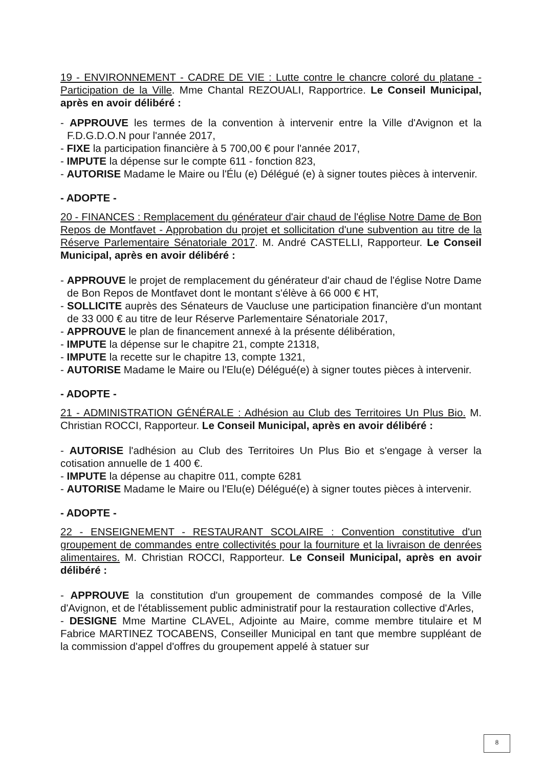19 - ENVIRONNEMENT - CADRE DE VIE : Lutte contre le chancre coloré du platane - Participation de la Ville. Mme Chantal REZOUALI, Rapportrice. Le Conseil Municipal, après en avoir délibéré :
- APPROUVE les termes de la convention à intervenir entre la Ville d'Avignon et la F.D.G.D.O.N pour l'année 2017,
- FIXE la participation financière à 5 700,00 € pour l'année 2017,
- IMPUTE la dépense sur le compte 611 - fonction 823,
- AUTORISE Madame le Maire ou l'Élu (e) Délégué (e) à signer toutes pièces à intervenir.
- ADOPTE -
20 - FINANCES : Remplacement du générateur d'air chaud de l'église Notre Dame de Bon Repos de Montfavet - Approbation du projet et sollicitation d'une subvention au titre de la Réserve Parlementaire Sénatoriale 2017. M. André CASTELLI, Rapporteur. Le Conseil Municipal, après en avoir délibéré :
- APPROUVE le projet de remplacement du générateur d'air chaud de l'église Notre Dame de Bon Repos de Montfavet dont le montant s'élève à 66 000 € HT,
- SOLLICITE auprès des Sénateurs de Vaucluse une participation financière d'un montant de 33 000 € au titre de leur Réserve Parlementaire Sénatoriale 2017,
- APPROUVE le plan de financement annexé à la présente délibération,
- IMPUTE la dépense sur le chapitre 21, compte 21318,
- IMPUTE la recette sur le chapitre 13, compte 1321,
- AUTORISE Madame le Maire ou l'Elu(e) Délégué(e) à signer toutes pièces à intervenir.
- ADOPTE -
21 - ADMINISTRATION GÉNÉRALE : Adhésion au Club des Territoires Un Plus Bio. M. Christian ROCCI, Rapporteur. Le Conseil Municipal, après en avoir délibéré :
- AUTORISE l'adhésion au Club des Territoires Un Plus Bio et s'engage à verser la cotisation annuelle de 1 400 €.
- IMPUTE la dépense au chapitre 011, compte 6281
- AUTORISE Madame le Maire ou l'Elu(e) Délégué(e) à signer toutes pièces à intervenir.
- ADOPTE -
22 - ENSEIGNEMENT - RESTAURANT SCOLAIRE : Convention constitutive d'un groupement de commandes entre collectivités pour la fourniture et la livraison de denrées alimentaires. M. Christian ROCCI, Rapporteur. Le Conseil Municipal, après en avoir délibéré :
- APPROUVE la constitution d'un groupement de commandes composé de la Ville d'Avignon, et de l'établissement public administratif pour la restauration collective d'Arles,
- DESIGNE Mme Martine CLAVEL, Adjointe au Maire, comme membre titulaire et M Fabrice MARTINEZ TOCABENS, Conseiller Municipal en tant que membre suppléant de la commission d'appel d'offres du groupement appelé à statuer sur
8